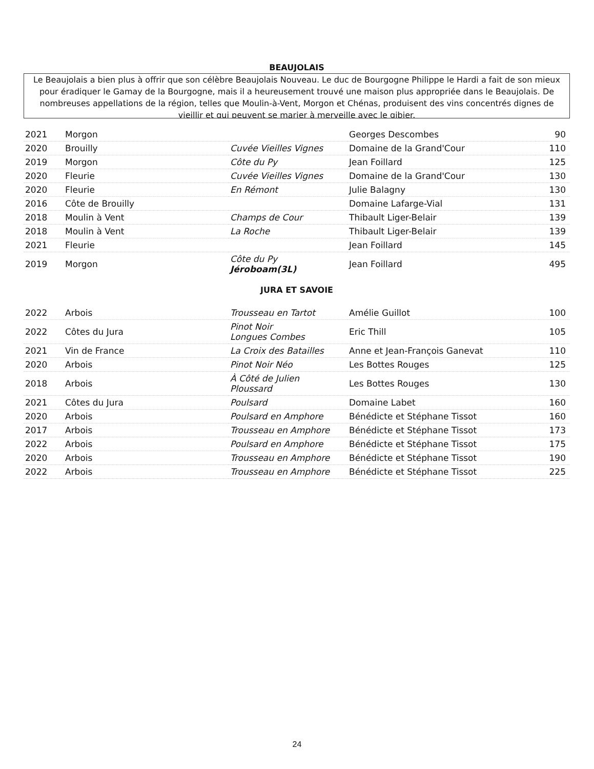BEAUJOLAIS
Le Beaujolais a bien plus à offrir que son célèbre Beaujolais Nouveau. Le duc de Bourgogne Philippe le Hardi a fait de son mieux pour éradiquer le Gamay de la Bourgogne, mais il a heureusement trouvé une maison plus appropriée dans le Beaujolais. De nombreuses appellations de la région, telles que Moulin-à-Vent, Morgon et Chénas, produisent des vins concentrés dignes de vieillir et qui peuvent se marier à merveille avec le gibier.
| 2021 | Morgon | | Georges Descombes | 90 |
| 2020 | Brouilly | Cuvée Vieilles Vignes | Domaine de la Grand'Cour | 110 |
| 2019 | Morgon | Côte du Py | Jean Foillard | 125 |
| 2020 | Fleurie | Cuvée Vieilles Vignes | Domaine de la Grand'Cour | 130 |
| 2020 | Fleurie | En Rémont | Julie Balagny | 130 |
| 2016 | Côte de Brouilly | | Domaine Lafarge-Vial | 131 |
| 2018 | Moulin à Vent | Champs de Cour | Thibault Liger-Belair | 139 |
| 2018 | Moulin à Vent | La Roche | Thibault Liger-Belair | 139 |
| 2021 | Fleurie | | Jean Foillard | 145 |
| 2019 | Morgon | Côte du Py Jéroboam(3L) | Jean Foillard | 495 |
JURA ET SAVOIE
| 2022 | Arbois | Trousseau en Tartot | Amélie Guillot | 100 |
| 2022 | Côtes du Jura | Pinot Noir Longues Combes | Eric Thill | 105 |
| 2021 | Vin de France | La Croix des Batailles | Anne et Jean-François Ganevat | 110 |
| 2020 | Arbois | Pinot Noir Néo | Les Bottes Rouges | 125 |
| 2018 | Arbois | À Côté de Julien Ploussard | Les Bottes Rouges | 130 |
| 2021 | Côtes du Jura | Poulsard | Domaine Labet | 160 |
| 2020 | Arbois | Poulsard en Amphore | Bénédicte et Stéphane Tissot | 160 |
| 2017 | Arbois | Trousseau en Amphore | Bénédicte et Stéphane Tissot | 173 |
| 2022 | Arbois | Poulsard en Amphore | Bénédicte et Stéphane Tissot | 175 |
| 2020 | Arbois | Trousseau en Amphore | Bénédicte et Stéphane Tissot | 190 |
| 2022 | Arbois | Trousseau en Amphore | Bénédicte et Stéphane Tissot | 225 |
24